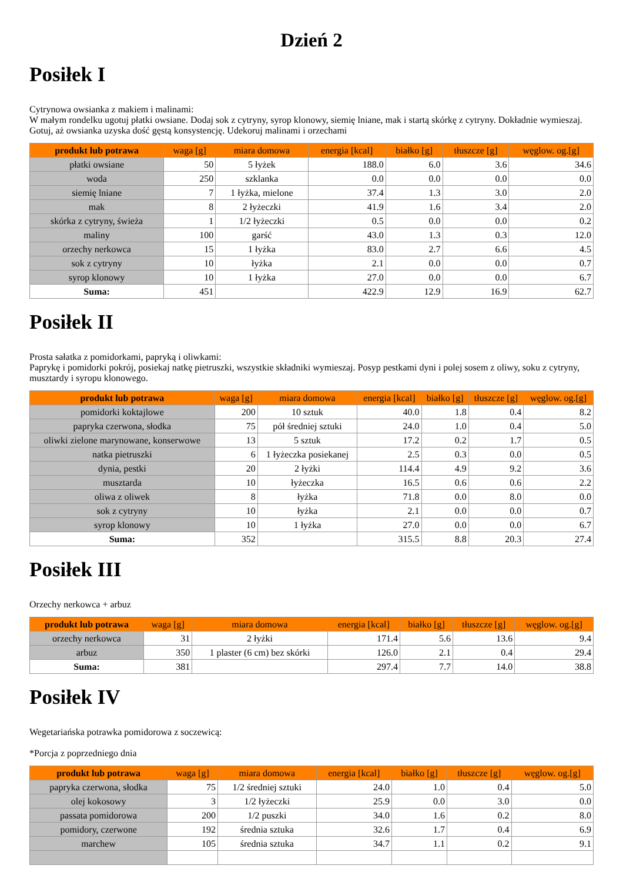Dzień 2
Posiłek I
Cytrynowa owsianka z makiem i malinami:
W małym rondelku ugotuj płatki owsiane. Dodaj sok z cytryny, syrop klonowy, siemię lniane, mak i startą skórkę z cytryny. Dokładnie wymieszaj. Gotuj, aż owsianka uzyska dość gęstą konsystencję. Udekoruj malinami i orzechami
| produkt lub potrawa | waga [g] | miara domowa | energia [kcal] | białko [g] | tłuszcze [g] | węglow. og.[g] |
| --- | --- | --- | --- | --- | --- | --- |
| płatki owsiane | 50 | 5 łyżek | 188.0 | 6.0 | 3.6 | 34.6 |
| woda | 250 | szklanka | 0.0 | 0.0 | 0.0 | 0.0 |
| siemię lniane | 7 | 1 łyżka, mielone | 37.4 | 1.3 | 3.0 | 2.0 |
| mak | 8 | 2 łyżeczki | 41.9 | 1.6 | 3.4 | 2.0 |
| skórka z cytryny, świeża | 1 | 1/2 łyżeczki | 0.5 | 0.0 | 0.0 | 0.2 |
| maliny | 100 | garść | 43.0 | 1.3 | 0.3 | 12.0 |
| orzechy nerkowca | 15 | 1 łyżka | 83.0 | 2.7 | 6.6 | 4.5 |
| sok z cytryny | 10 | łyżka | 2.1 | 0.0 | 0.0 | 0.7 |
| syrop klonowy | 10 | 1 łyżka | 27.0 | 0.0 | 0.0 | 6.7 |
| Suma: | 451 | | 422.9 | 12.9 | 16.9 | 62.7 |
Posiłek II
Prosta sałatka z pomidorkami, papryką i oliwkami:
Paprykę i pomidorki pokrój, posiekaj natkę pietruszki, wszystkie składniki wymieszaj. Posyp pestkami dyni i polej sosem z oliwy, soku z cytryny, musztardy i syropu klonowego.
| produkt lub potrawa | waga [g] | miara domowa | energia [kcal] | białko [g] | tłuszcze [g] | węglow. og.[g] |
| --- | --- | --- | --- | --- | --- | --- |
| pomidorki koktajlowe | 200 | 10 sztuk | 40.0 | 1.8 | 0.4 | 8.2 |
| papryka czerwona, słodka | 75 | pół średniej sztuki | 24.0 | 1.0 | 0.4 | 5.0 |
| oliwki zielone marynowane, konserwowe | 13 | 5 sztuk | 17.2 | 0.2 | 1.7 | 0.5 |
| natka pietruszki | 6 | 1 łyżeczka posiekanej | 2.5 | 0.3 | 0.0 | 0.5 |
| dynia, pestki | 20 | 2 łyżki | 114.4 | 4.9 | 9.2 | 3.6 |
| musztarda | 10 | łyżeczka | 16.5 | 0.6 | 0.6 | 2.2 |
| oliwa z oliwek | 8 | łyżka | 71.8 | 0.0 | 8.0 | 0.0 |
| sok z cytryny | 10 | łyżka | 2.1 | 0.0 | 0.0 | 0.7 |
| syrop klonowy | 10 | 1 łyżka | 27.0 | 0.0 | 0.0 | 6.7 |
| Suma: | 352 | | 315.5 | 8.8 | 20.3 | 27.4 |
Posiłek III
Orzechy nerkowca + arbuz
| produkt lub potrawa | waga [g] | miara domowa | energia [kcal] | białko [g] | tłuszcze [g] | węglow. og.[g] |
| --- | --- | --- | --- | --- | --- | --- |
| orzechy nerkowca | 31 | 2 łyżki | 171.4 | 5.6 | 13.6 | 9.4 |
| arbuz | 350 | 1 plaster (6 cm) bez skórki | 126.0 | 2.1 | 0.4 | 29.4 |
| Suma: | 381 | | 297.4 | 7.7 | 14.0 | 38.8 |
Posiłek IV
Wegetariańska potrawka pomidorowa z soczewicą:
*Porcja z poprzedniego dnia
| produkt lub potrawa | waga [g] | miara domowa | energia [kcal] | białko [g] | tłuszcze [g] | węglow. og.[g] |
| --- | --- | --- | --- | --- | --- | --- |
| papryka czerwona, słodka | 75 | 1/2 średniej sztuki | 24.0 | 1.0 | 0.4 | 5.0 |
| olej kokosowy | 3 | 1/2 łyżeczki | 25.9 | 0.0 | 3.0 | 0.0 |
| passata pomidorowa | 200 | 1/2 puszki | 34.0 | 1.6 | 0.2 | 8.0 |
| pomidory, czerwone | 192 | średnia sztuka | 32.6 | 1.7 | 0.4 | 6.9 |
| marchew | 105 | średnia sztuka | 34.7 | 1.1 | 0.2 | 9.1 |